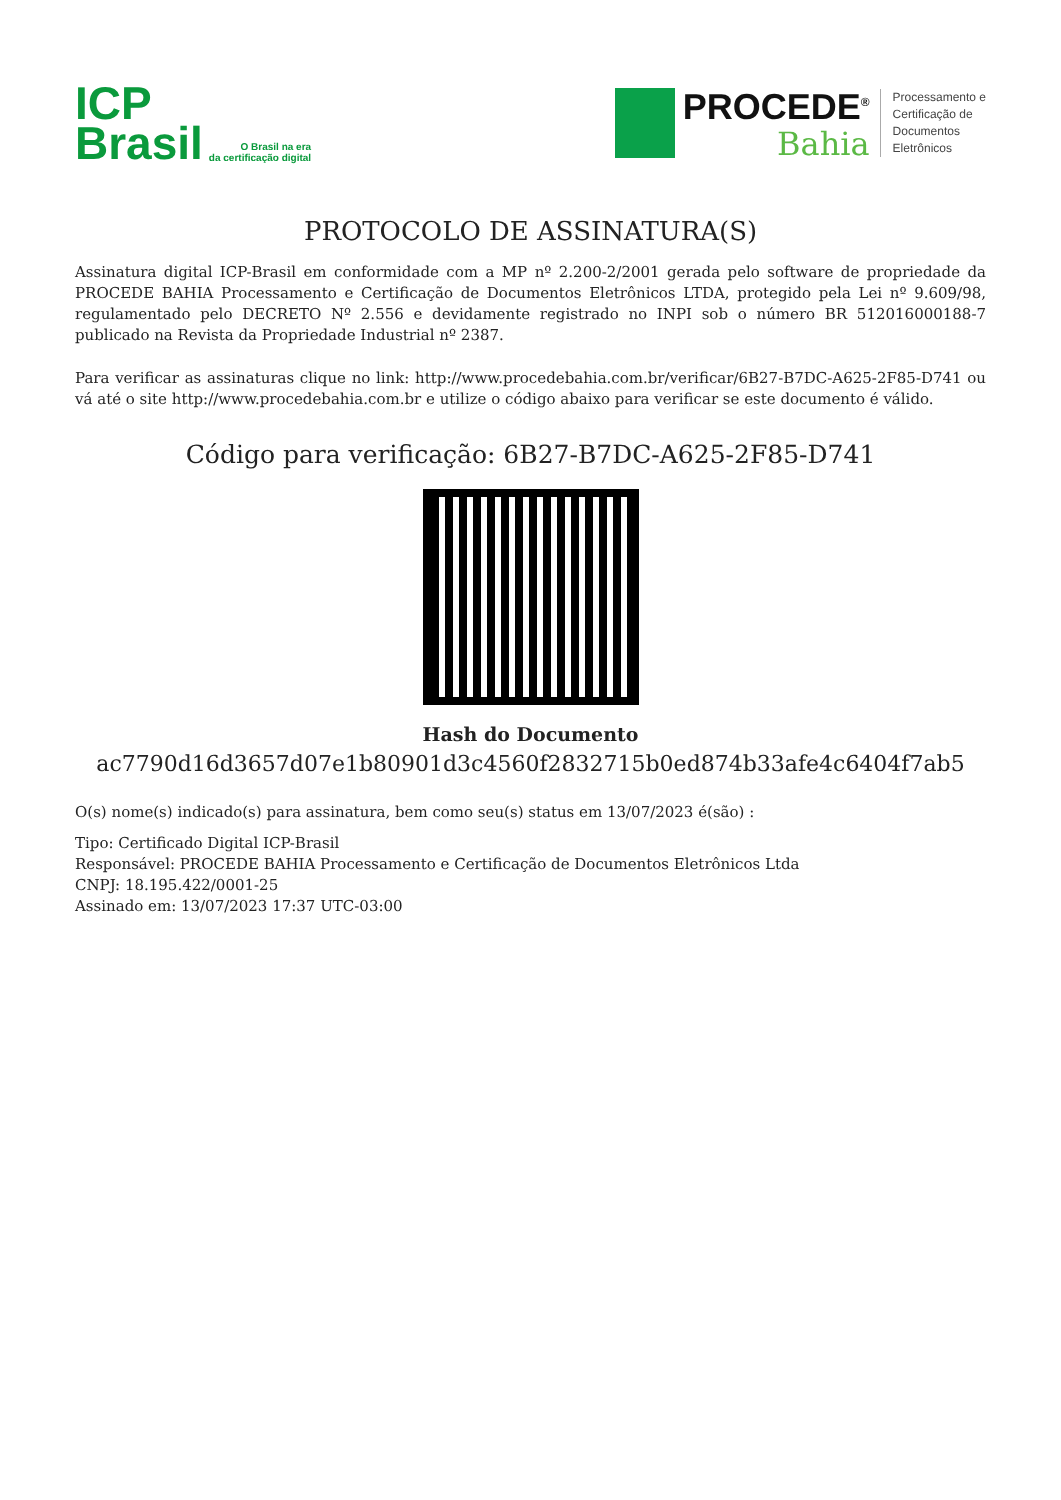ICP
Brasil
O Brasil na era
da certificação digital
PROCEDE<sup>®</sup>
Bahia
Processamento e
Certificação de
Documentos
Eletrônicos
PROTOCOLO DE ASSINATURA(S)
Assinatura digital ICP-Brasil em conformidade com a MP nº 2.200-2/2001 gerada pelo software de propriedade da PROCEDE BAHIA Processamento e Certificação de Documentos Eletrônicos LTDA, protegido pela Lei nº 9.609/98, regulamentado pelo DECRETO Nº 2.556 e devidamente registrado no INPI sob o número BR 512016000188-7 publicado na Revista da Propriedade Industrial nº 2387.
Para verificar as assinaturas clique no link: http://www.procedebahia.com.br/verificar/6B27-B7DC-A625-2F85-D741 ou vá até o site http://www.procedebahia.com.br e utilize o código abaixo para verificar se este documento é válido.
Código para verificação: 6B27-B7DC-A625-2F85-D741
Hash do Documento
ac7790d16d3657d07e1b80901d3c4560f2832715b0ed874b33afe4c6404f7ab5
O(s) nome(s) indicado(s) para assinatura, bem como seu(s) status em 13/07/2023 é(são) :
Tipo: Certificado Digital ICP-Brasil
Responsável: PROCEDE BAHIA Processamento e Certificação de Documentos Eletrônicos Ltda
CNPJ: 18.195.422/0001-25
Assinado em: 13/07/2023 17:37 UTC-03:00